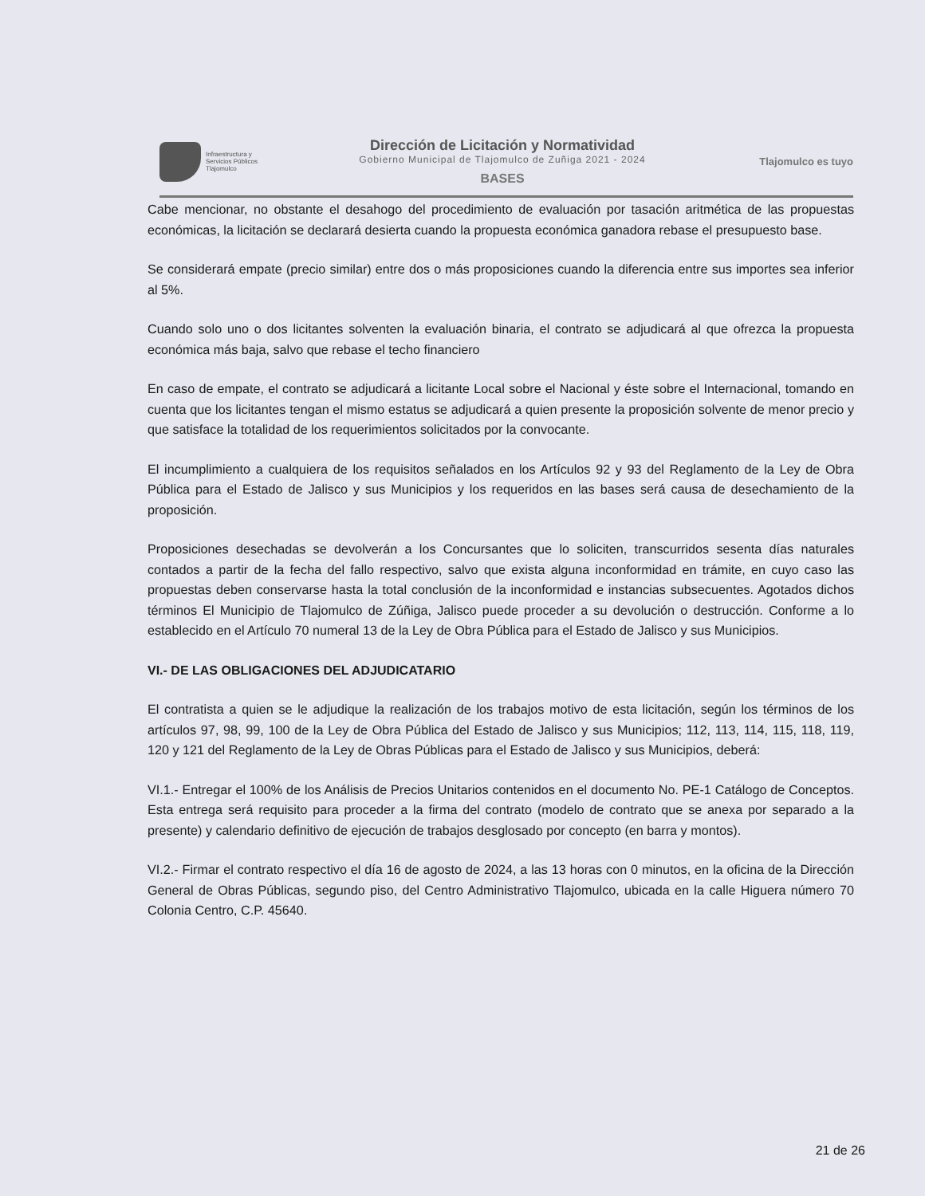Infraestructura y
Servicios Públicos
Tlajomulco
Dirección de Licitación y Normatividad
Gobierno Municipal de Tlajomulco de Zuñiga 2021 - 2024
BASES
Tlajomulco es tuyo
Cabe mencionar, no obstante el desahogo del procedimiento de evaluación por tasación aritmética de las propuestas económicas, la licitación se declarará desierta cuando la propuesta económica ganadora rebase el presupuesto base.
Se considerará empate (precio similar) entre dos o más proposiciones cuando la diferencia entre sus importes sea inferior al 5%.
Cuando solo uno o dos licitantes solventen la evaluación binaria, el contrato se adjudicará al que ofrezca la propuesta económica más baja, salvo que rebase el techo financiero
En caso de empate, el contrato se adjudicará a licitante Local sobre el Nacional y éste sobre el Internacional, tomando en cuenta que los licitantes tengan el mismo estatus se adjudicará a quien presente la proposición solvente de menor precio y que satisface la totalidad de los requerimientos solicitados por la convocante.
El incumplimiento a cualquiera de los requisitos señalados en los Artículos 92 y 93 del Reglamento de la Ley de Obra Pública para el Estado de Jalisco y sus Municipios y los requeridos en las bases será causa de desechamiento de la proposición.
Proposiciones desechadas se devolverán a los Concursantes que lo soliciten, transcurridos sesenta días naturales contados a partir de la fecha del fallo respectivo, salvo que exista alguna inconformidad en trámite, en cuyo caso las propuestas deben conservarse hasta la total conclusión de la inconformidad e instancias subsecuentes. Agotados dichos términos El Municipio de Tlajomulco de Zúñiga, Jalisco puede proceder a su devolución o destrucción. Conforme a lo establecido en el Artículo 70 numeral 13 de la Ley de Obra Pública para el Estado de Jalisco y sus Municipios.
VI.- DE LAS OBLIGACIONES DEL ADJUDICATARIO
El contratista a quien se le adjudique la realización de los trabajos motivo de esta licitación, según los términos de los artículos 97, 98, 99, 100 de la Ley de Obra Pública del Estado de Jalisco y sus Municipios; 112, 113, 114, 115, 118, 119, 120 y 121 del Reglamento de la Ley de Obras Públicas para el Estado de Jalisco y sus Municipios, deberá:
VI.1.- Entregar el 100% de los Análisis de Precios Unitarios contenidos en el documento No. PE-1 Catálogo de Conceptos. Esta entrega será requisito para proceder a la firma del contrato (modelo de contrato que se anexa por separado a la presente) y calendario definitivo de ejecución de trabajos desglosado por concepto (en barra y montos).
VI.2.- Firmar el contrato respectivo el día 16 de agosto de 2024, a las 13 horas con 0 minutos, en la oficina de la Dirección General de Obras Públicas, segundo piso, del Centro Administrativo Tlajomulco, ubicada en la calle Higuera número 70 Colonia Centro, C.P. 45640.
21 de 26